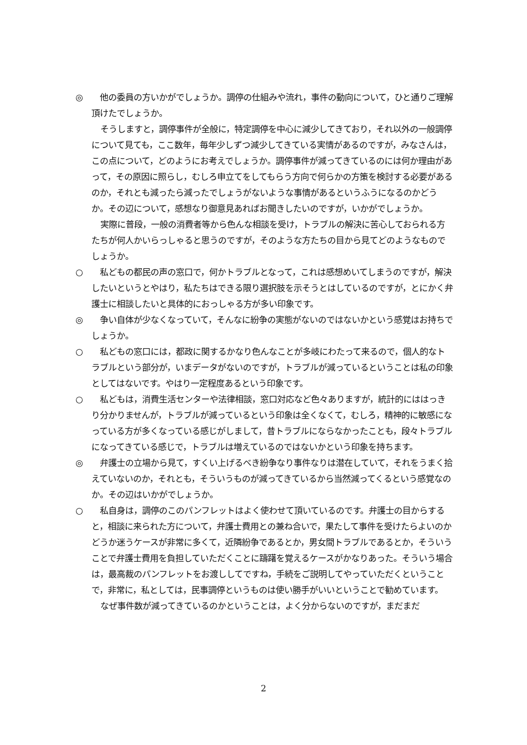◎　他の委員の方いかがでしょうか。調停の仕組みや流れ，事件の動向について，ひと通りご理解頂けたでしょうか。
そうしますと，調停事件が全般に，特定調停を中心に減少してきており，それ以外の一般調停について見ても，ここ数年，毎年少しずつ減少してきている実情があるのですが，みなさんは，この点について，どのようにお考えでしょうか。調停事件が減ってきているのには何か理由があって，その原因に照らし，むしろ申立てをしてもらう方向で何らかの方策を検討する必要があるのか，それとも減ったら減ったでしょうがないような事情があるというふうになるのかどうか。その辺について，感想なり御意見あればお聞きしたいのですが，いかがでしょうか。
実際に普段，一般の消費者等から色んな相談を受け，トラブルの解決に苦心しておられる方たちが何人かいらっしゃると思うのですが，そのような方たちの目から見てどのようなものでしょうか。
○　私どもの都民の声の窓口で，何かトラブルとなって，これは感想めいてしまうのですが，解決したいというとやはり，私たちはできる限り選択肢を示そうとはしているのですが，とにかく弁護士に相談したいと具体的におっしゃる方が多い印象です。
◎　争い自体が少なくなっていて，そんなに紛争の実態がないのではないかという感覚はお持ちでしょうか。
○　私どもの窓口には，都政に関するかなり色んなことが多岐にわたって来るので，個人的なトラブルという部分が，いまデータがないのですが，トラブルが減っているということは私の印象としてはないです。やはり一定程度あるという印象です。
○　私どもは，消費生活センターや法律相談，窓口対応など色々ありますが，統計的にははっきり分かりませんが，トラブルが減っているという印象は全くなくて，むしろ，精神的に敏感になっている方が多くなっている感じがしまして，昔トラブルにならなかったことも，段々トラブルになってきている感じで，トラブルは増えているのではないかという印象を持ちます。
◎　弁護士の立場から見て，すくい上げるべき紛争なり事件なりは潜在していて，それをうまく拾えていないのか，それとも，そういうものが減ってきているから当然減ってくるという感覚なのか。その辺はいかがでしょうか。
○　私自身は，調停のこのパンフレットはよく使わせて頂いているのです。弁護士の目からすると，相談に来られた方について，弁護士費用との兼ね合いで，果たして事件を受けたらよいのかどうか迷うケースが非常に多くて，近隣紛争であるとか，男女間トラブルであるとか，そういうことで弁護士費用を負担していただくことに躊躇を覚えるケースがかなりあった。そういう場合は，最高裁のパンフレットをお渡ししてですね，手続をご説明してやっていただくということで，非常に，私としては，民事調停というものは使い勝手がいいということで勧めています。
なぜ事件数が減ってきているのかということは，よく分からないのですが，まだまだ
2